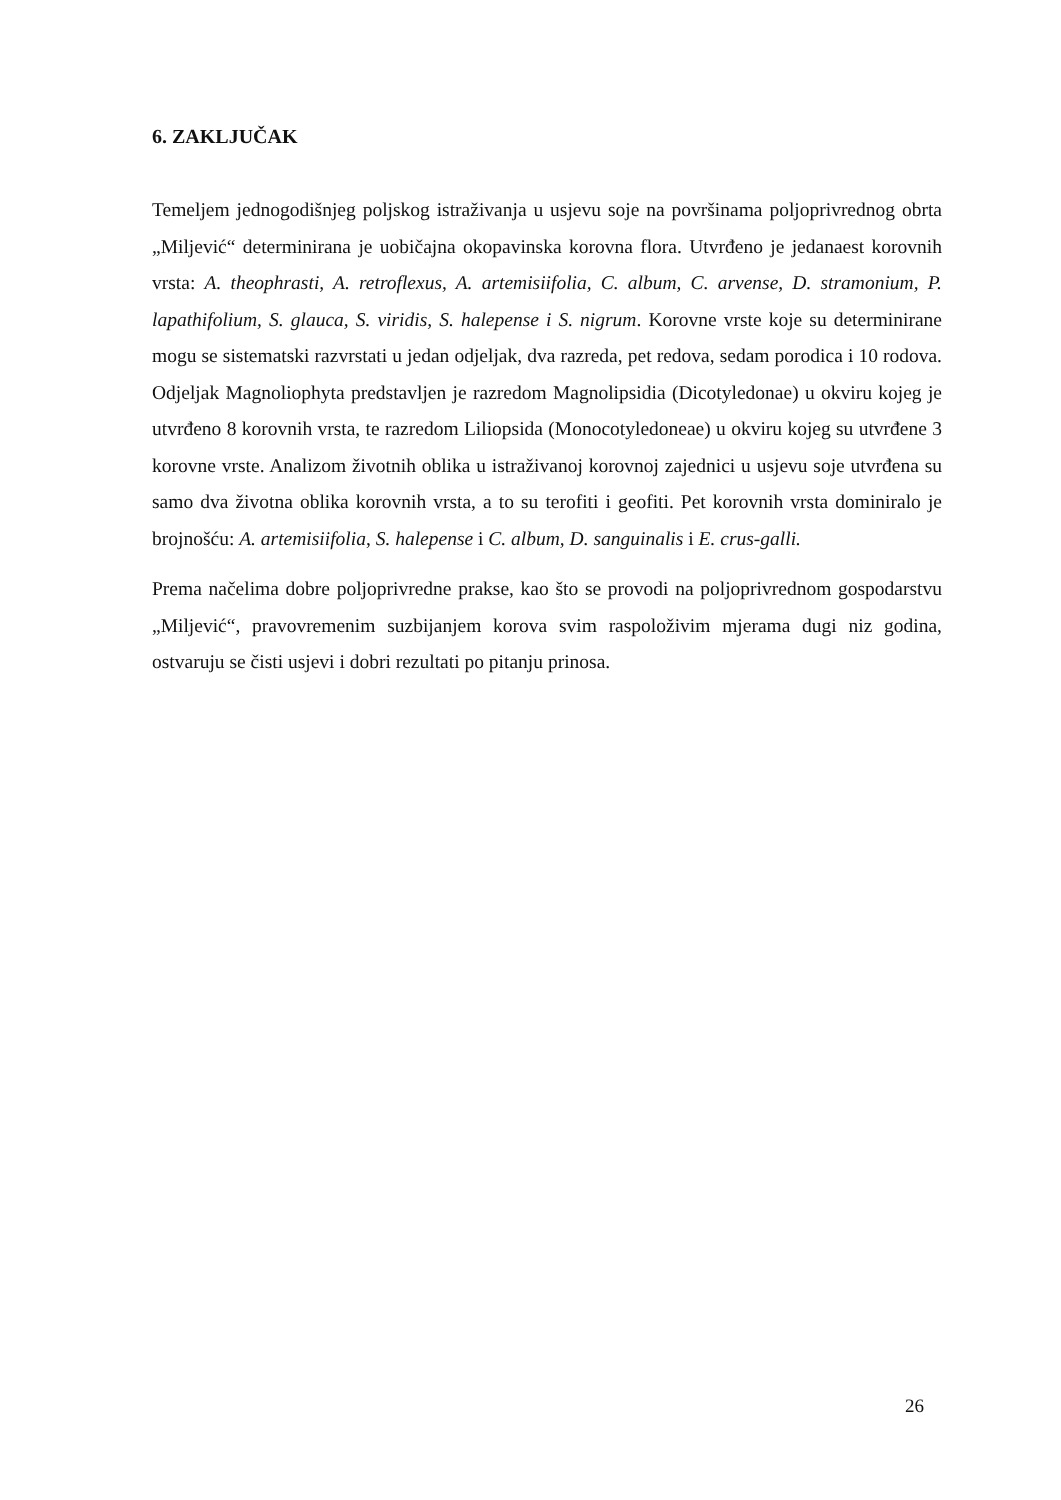6. ZAKLJUČAK
Temeljem jednogodišnjeg poljskog istraživanja u usjevu soje na površinama poljoprivrednog obrta „Miljević“ determinirana je uobičajna okopavinska korovna flora. Utvrđeno je jedanaest korovnih vrsta: A. theophrasti, A. retroflexus, A. artemisiifolia, C. album, C. arvense, D. stramonium, P. lapathifolium, S. glauca, S. viridis, S. halepense i S. nigrum. Korovne vrste koje su determinirane mogu se sistematski razvrstati u jedan odjeljak, dva razreda, pet redova, sedam porodica i 10 rodova. Odjeljak Magnoliophyta predstavljen je razredom Magnolipsidia (Dicotyledonae) u okviru kojeg je utvrđeno 8 korovnih vrsta, te razredom Liliopsida (Monocotyledoneae) u okviru kojeg su utvrđene 3 korovne vrste. Analizom životnih oblika u istraživanoj korovnoj zajednici u usjevu soje utvrđena su samo dva životna oblika korovnih vrsta, a to su terofiti i geofiti. Pet korovnih vrsta dominiralo je brojnošću: A. artemisiifolia, S. halepense i C. album, D. sanguinalis i E. crus-galli.
Prema načelima dobre poljoprivredne prakse, kao što se provodi na poljoprivrednom gospodarstvu „Miljević“, pravovremenim suzbijanjem korova svim raspoloživim mjerama dugi niz godina, ostvaruju se čisti usjevi i dobri rezultati po pitanju prinosa.
26